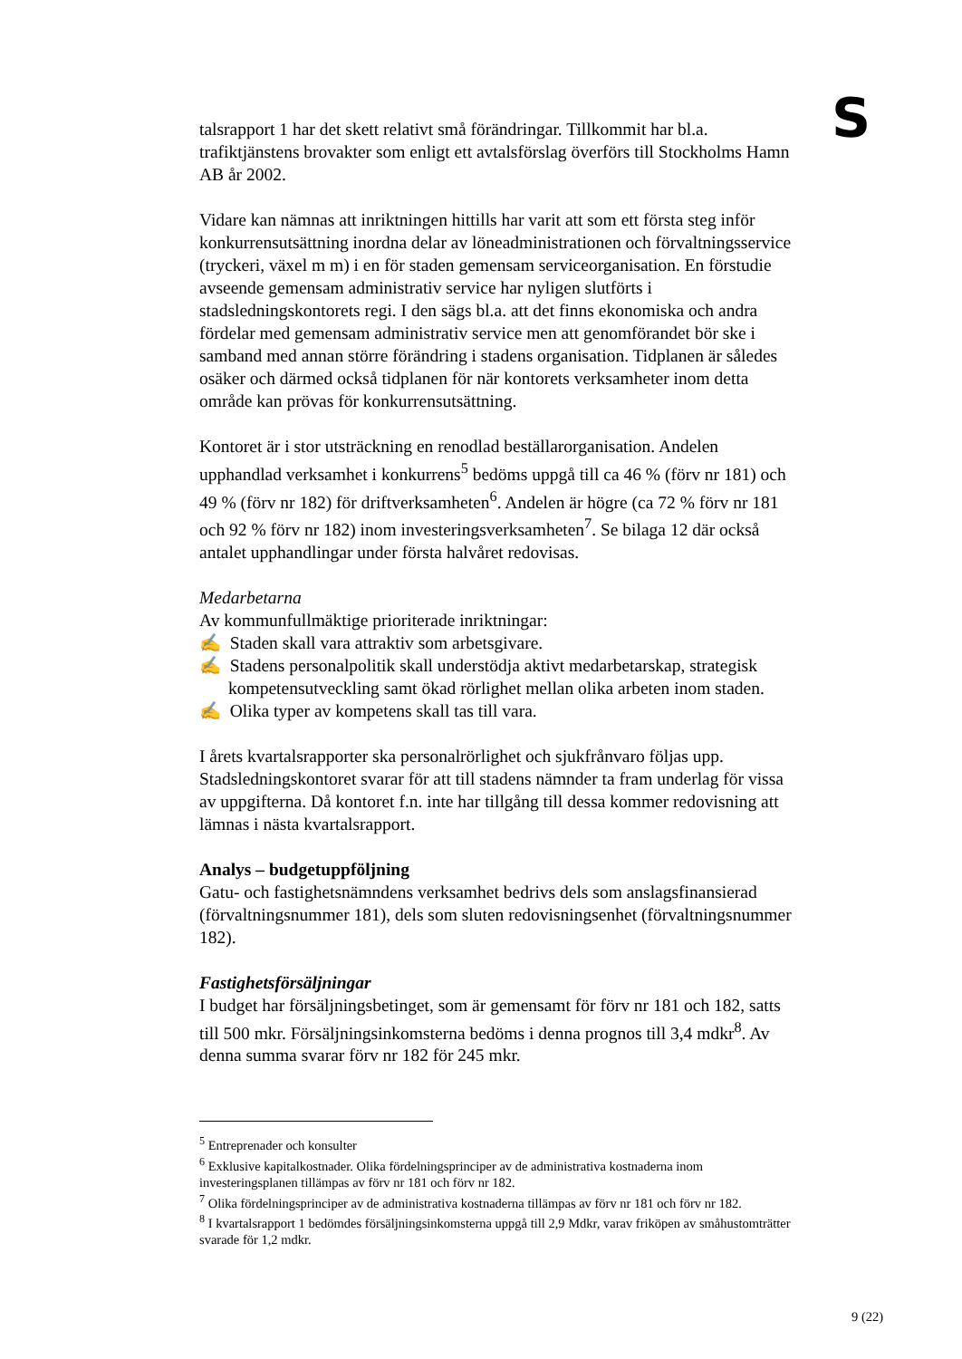S
talsrapport 1 har det skett relativt små förändringar. Tillkommit har bl.a. trafiktjänstens brovakter som enligt ett avtalsförslag överförs till Stockholms Hamn AB år 2002.
Vidare kan nämnas att inriktningen hittills har varit att som ett första steg inför konkurrensutsättning inordna delar av löneadministrationen och förvaltningsservice (tryckeri, växel m m) i en för staden gemensam serviceorganisation. En förstudie avseende gemensam administrativ service har nyligen slutförts i stadsledningskontorets regi. I den sägs bl.a. att det finns ekonomiska och andra fördelar med gemensam administrativ service men att genomförandet bör ske i samband med annan större förändring i stadens organisation. Tidplanen är således osäker och därmed också tidplanen för när kontorets verksamheter inom detta område kan prövas för konkurrensutsättning.
Kontoret är i stor utsträckning en renodlad beställarorganisation. Andelen upphandlad verksamhet i konkurrens<sup>5</sup> bedöms uppgå till ca 46 % (förv nr 181) och 49 % (förv nr 182) för driftverksamheten<sup>6</sup>. Andelen är högre (ca 72 % förv nr 181 och 92 % förv nr 182) inom investeringsverksamheten<sup>7</sup>. Se bilaga 12 där också antalet upphandlingar under första halvåret redovisas.
Medarbetarna
Av kommunfullmäktige prioriterade inriktningar:
✍ Staden skall vara attraktiv som arbetsgivare.
✍ Stadens personalpolitik skall understödja aktivt medarbetarskap, strategisk kompetensutveckling samt ökad rörlighet mellan olika arbeten inom staden.
✍ Olika typer av kompetens skall tas till vara.
I årets kvartalsrapporter ska personalrörlighet och sjukfrånvaro följas upp. Stadsledningskontoret svarar för att till stadens nämnder ta fram underlag för vissa av uppgifterna. Då kontoret f.n. inte har tillgång till dessa kommer redovisning att lämnas i nästa kvartalsrapport.
Analys – budgetuppföljning
Gatu- och fastighetsnämndens verksamhet bedrivs dels som anslagsfinansierad (förvaltningsnummer 181), dels som sluten redovisningsenhet (förvaltningsnummer 182).
Fastighetsförsäljningar
I budget har försäljningsbetinget, som är gemensamt för förv nr 181 och 182, satts till 500 mkr. Försäljningsinkomsterna bedöms i denna prognos till 3,4 mdkr<sup>8</sup>. Av denna summa svarar förv nr 182 för 245 mkr.
<sup>5</sup> Entreprenader och konsulter
<sup>6</sup> Exklusive kapitalkostnader. Olika fördelningsprinciper av de administrativa kostnaderna inom investeringsplanen tillämpas av förv nr 181 och förv nr 182.
<sup>7</sup> Olika fördelningsprinciper av de administrativa kostnaderna tillämpas av förv nr 181 och förv nr 182.
<sup>8</sup> I kvartalsrapport 1 bedömdes försäljningsinkomsterna uppgå till 2,9 Mdkr, varav friköpen av småhustomträtter svarade för 1,2 mdkr.
9 (22)